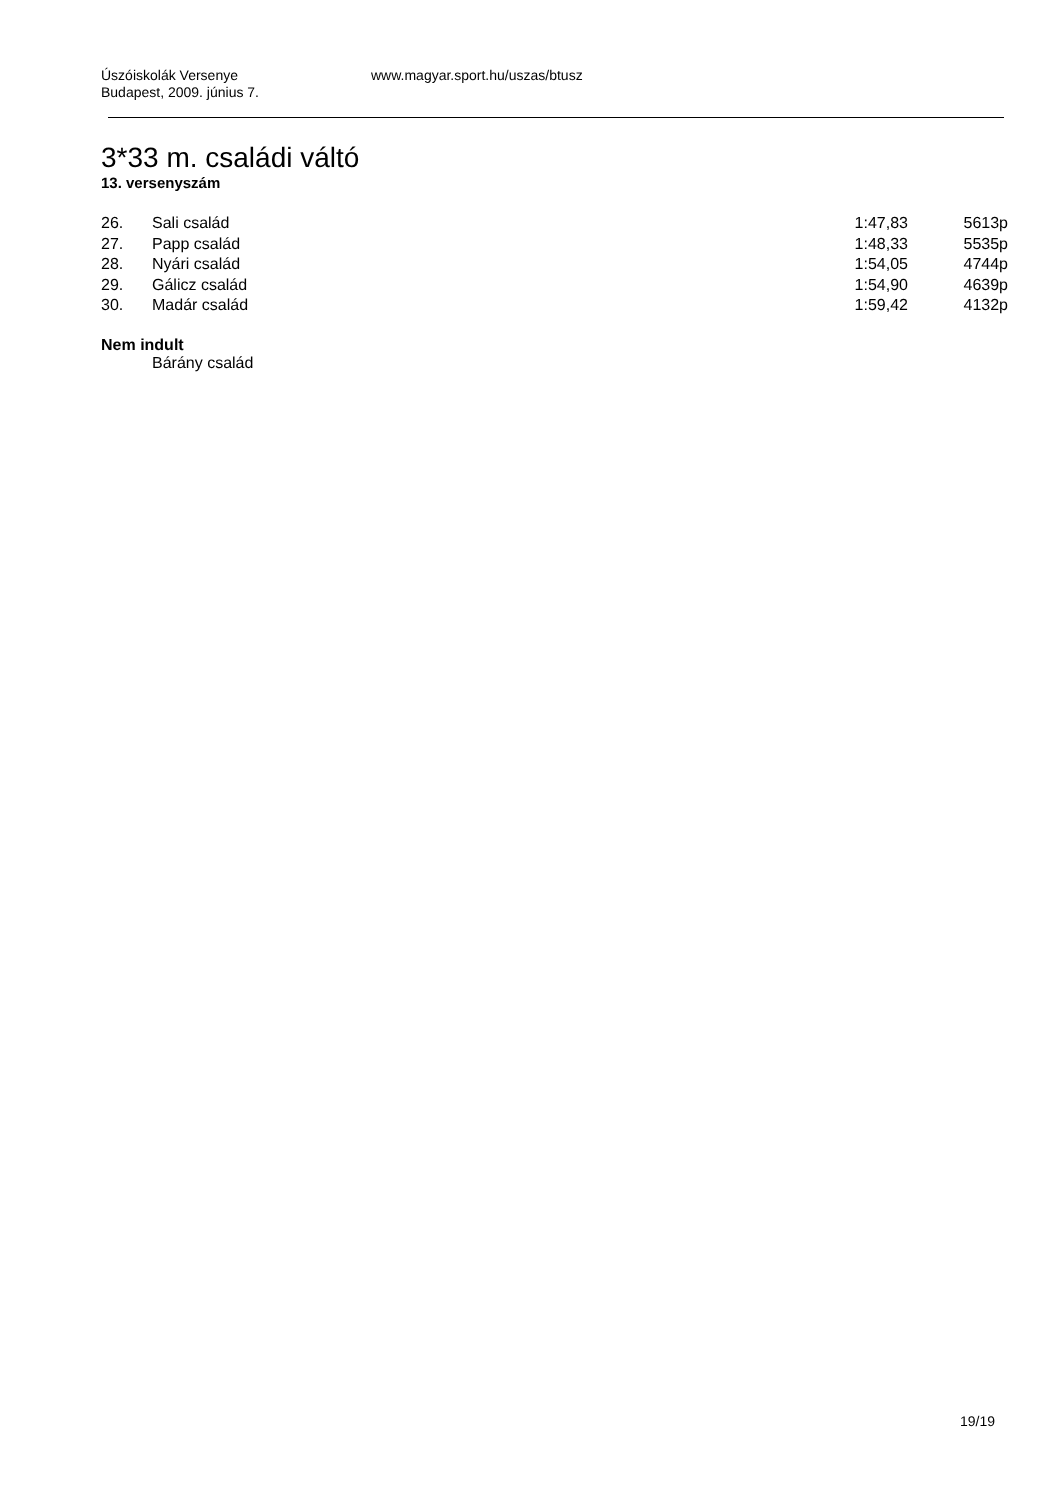Úszóiskolák Versenye
Budapest, 2009. június 7.
www.magyar.sport.hu/uszas/btusz
3*33 m. családi váltó
13. versenyszám
| 26. | Sali család | 1:47,83 | 5613p |
| 27. | Papp család | 1:48,33 | 5535p |
| 28. | Nyári család | 1:54,05 | 4744p |
| 29. | Gálicz család | 1:54,90 | 4639p |
| 30. | Madár család | 1:59,42 | 4132p |
Nem indult
Bárány család
19/19